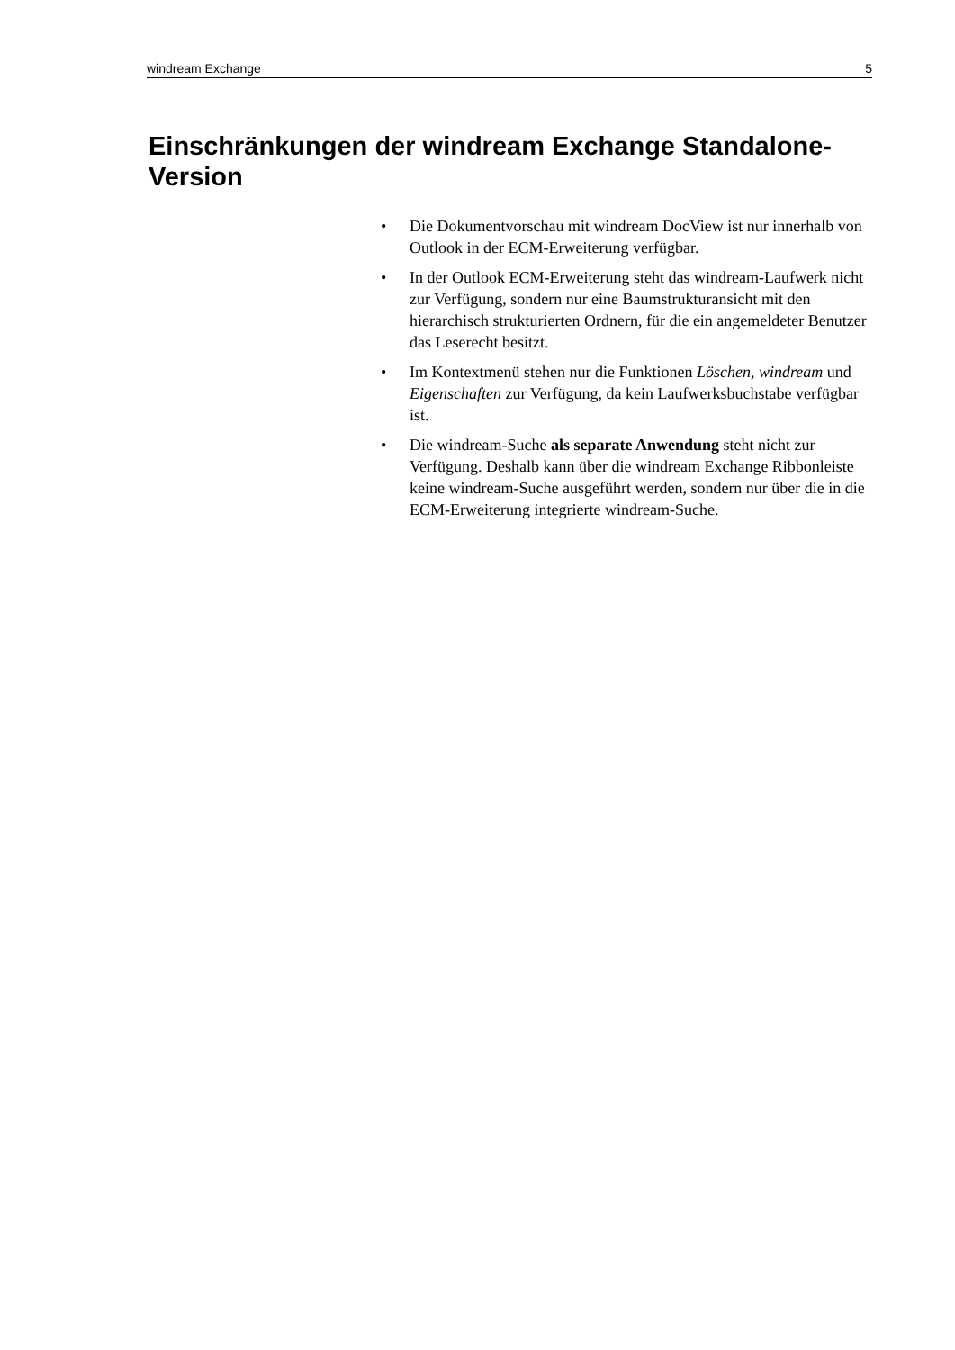windream Exchange 5
Einschränkungen der windream Exchange Standalone-Version
• Die Dokumentvorschau mit windream DocView ist nur innerhalb von Outlook in der ECM-Erweiterung verfügbar.
• In der Outlook ECM-Erweiterung steht das windream-Laufwerk nicht zur Verfügung, sondern nur eine Baumstrukturansicht mit den hierarchisch strukturierten Ordnern, für die ein angemeldeter Benutzer das Leserecht besitzt.
• Im Kontextmenü stehen nur die Funktionen Löschen, windream und Eigenschaften zur Verfügung, da kein Laufwerksbuchstabe verfügbar ist.
• Die windream-Suche als separate Anwendung steht nicht zur Verfügung. Deshalb kann über die windream Exchange Ribbonleiste keine windream-Suche ausgeführt werden, sondern nur über die in die ECM-Erweiterung integrierte windream-Suche.